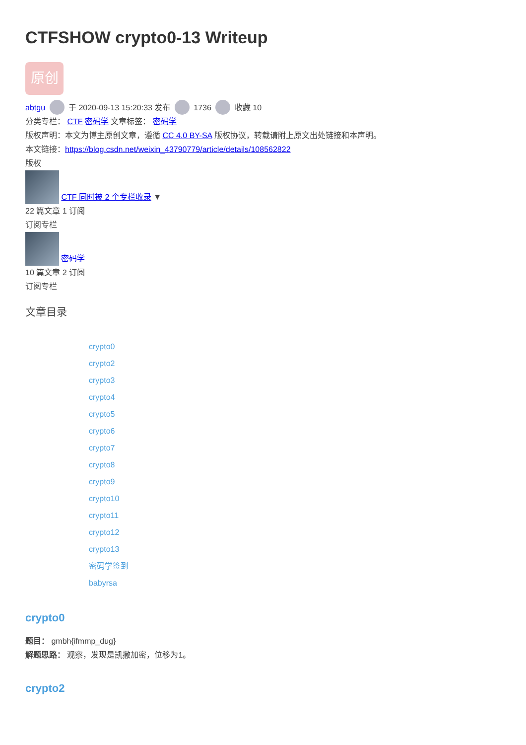CTFSHOW crypto0-13 Writeup
原创
abtgu 于 2020-09-13 15:20:33 发布 1736 收藏 10
分类专栏： CTF 密码学 文章标签： 密码学
版权声明：本文为博主原创文章，遵循 CC 4.0 BY-SA 版权协议，转载请附上原文出处链接和本声明。
本文链接：https://blog.csdn.net/weixin_43790779/article/details/108562822
版权
CTF 同时被 2 个专栏收录 ▼
22 篇文章 1 订阅
订阅专栏
密码学
10 篇文章 2 订阅
订阅专栏
文章目录
crypto0
crypto2
crypto3
crypto4
crypto5
crypto6
crypto7
crypto8
crypto9
crypto10
crypto11
crypto12
crypto13
密码学签到
babyrsa
crypto0
题目： gmbh{ifmmp_dug}
解题思路： 观察，发现是凯撒加密，位移为1。
crypto2